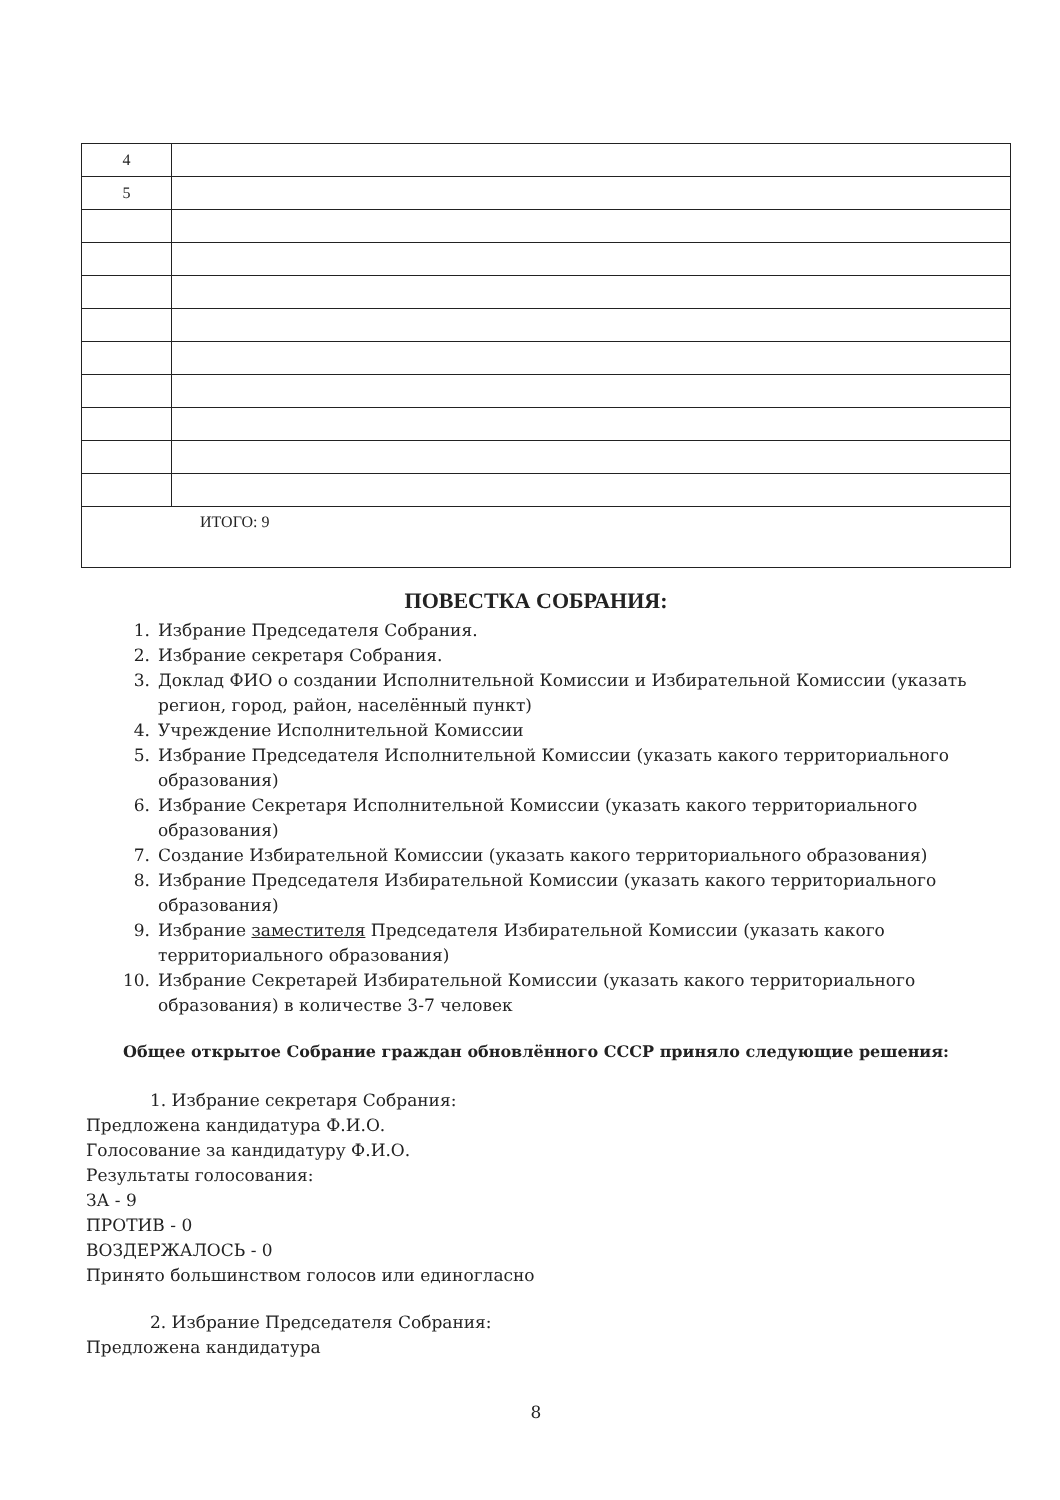| 4 | |
| 5 | |
| ИТОГО: 9 | |
ПОВЕСТКА СОБРАНИЯ:
1. Избрание Председателя Собрания.
2. Избрание секретаря Собрания.
3. Доклад ФИО о создании Исполнительной Комиссии и Избирательной Комиссии (указать регион, город, район, населённый пункт)
4. Учреждение Исполнительной Комиссии
5. Избрание Председателя Исполнительной Комиссии (указать какого территориального образования)
6. Избрание Секретаря Исполнительной Комиссии (указать какого территориального образования)
7. Создание Избирательной Комиссии (указать какого территориального образования)
8. Избрание Председателя Избирательной Комиссии (указать какого территориального образования)
9. Избрание заместителя Председателя Избирательной Комиссии (указать какого территориального образования)
10. Избрание Секретарей Избирательной Комиссии (указать какого территориального образования) в количестве 3-7 человек
Общее открытое Собрание граждан обновлённого СССР приняло следующие решения:
1. Избрание секретаря Собрания:
Предложена кандидатура Ф.И.О.
Голосование за кандидатуру Ф.И.О.
Результаты голосования:
ЗА - 9
ПРОТИВ - 0
ВОЗДЕРЖАЛОСЬ - 0
Принято большинством голосов или единогласно
2. Избрание Председателя Собрания:
Предложена кандидатура
8